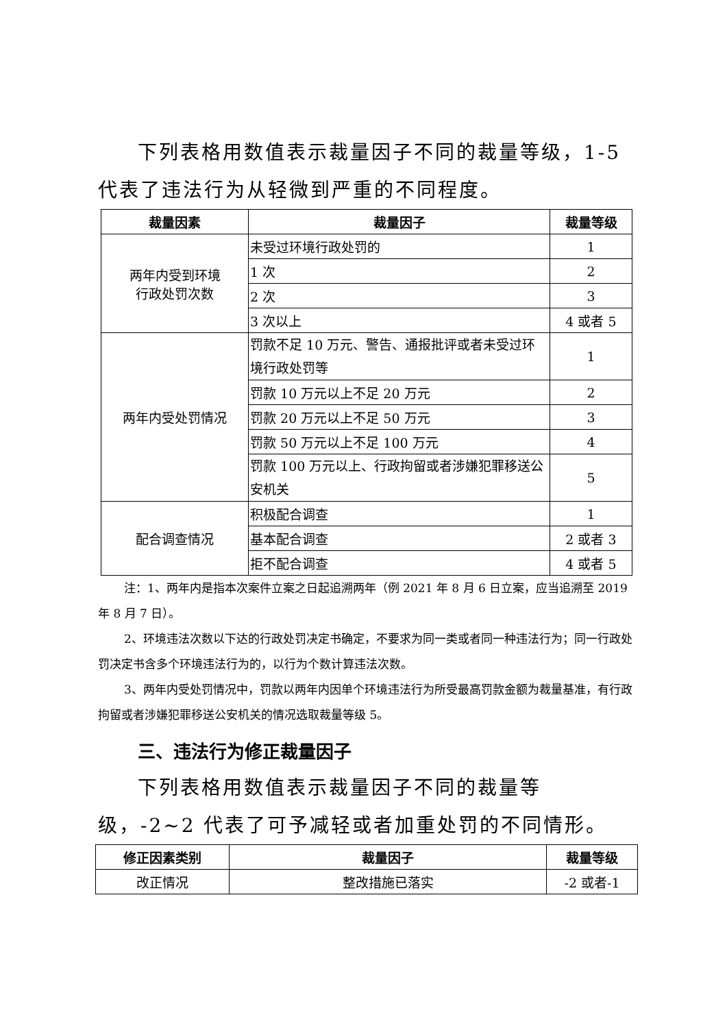下列表格用数值表示裁量因子不同的裁量等级，1-5 代表了违法行为从轻微到严重的不同程度。
| 裁量因素 | 裁量因子 | 裁量等级 |
| --- | --- | --- |
| 两年内受到环境 行政处罚次数 | 未受过环境行政处罚的 | 1 |
| | 1 次 | 2 |
| | 2 次 | 3 |
| | 3 次以上 | 4 或者 5 |
| 两年内受处罚情况 | 罚款不足 10 万元、警告、通报批评或者未受过环境行政处罚等 | 1 |
| | 罚款 10 万元以上不足 20 万元 | 2 |
| | 罚款 20 万元以上不足 50 万元 | 3 |
| | 罚款 50 万元以上不足 100 万元 | 4 |
| | 罚款 100 万元以上、行政拘留或者涉嫌犯罪移送公安机关 | 5 |
| 配合调查情况 | 积极配合调查 | 1 |
| | 基本配合调查 | 2 或者 3 |
| | 拒不配合调查 | 4 或者 5 |
注：1、两年内是指本次案件立案之日起追溯两年（例 2021 年 8 月 6 日立案，应当追溯至 2019 年 8 月 7 日）。
2、环境违法次数以下达的行政处罚决定书确定，不要求为同一类或者同一种违法行为；同一行政处罚决定书含多个环境违法行为的，以行为个数计算违法次数。
3、两年内受处罚情况中，罚款以两年内因单个环境违法行为所受最高罚款金额为裁量基准，有行政拘留或者涉嫌犯罪移送公安机关的情况选取裁量等级 5。
三、违法行为修正裁量因子
下列表格用数值表示裁量因子不同的裁量等级，-2~2 代表了可予减轻或者加重处罚的不同情形。
| 修正因素类别 | 裁量因子 | 裁量等级 |
| --- | --- | --- |
| 改正情况 | 整改措施已落实 | -2 或者-1 |